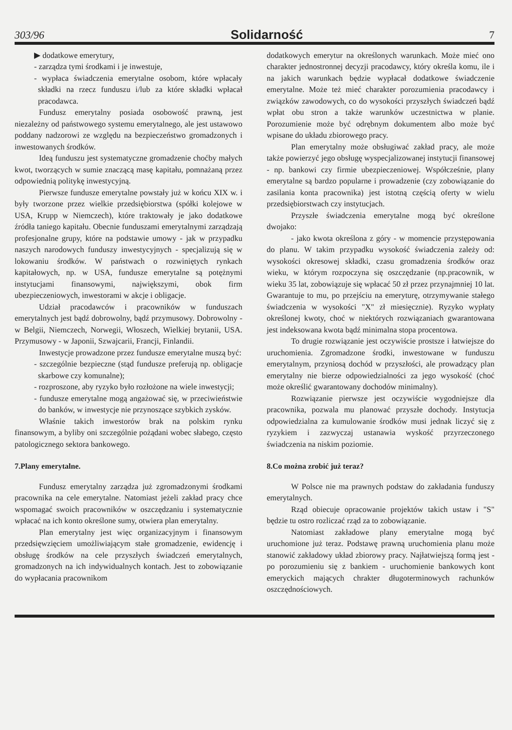303/96 Solidarność 7
▶ dodatkowe emerytury,
- zarządza tymi środkami i je inwestuje,
- wypłaca świadczenia emerytalne osobom, które wpłacały składki na rzecz funduszu i/lub za które składki wpłacał pracodawca.
Fundusz emerytalny posiada osobowość prawną, jest niezależny od państwowego systemu emerytalnego, ale jest ustawowo poddany nadzorowi ze względu na bezpieczeństwo gromadzonych i inwestowanych środków.
Ideą funduszu jest systematyczne gromadzenie choćby małych kwot, tworzących w sumie znaczącą masę kapitału, pomnażaną przez odpowiednią politykę inwestycyjną.
Pierwsze fundusze emerytalne powstały już w końcu XIX w. i były tworzone przez wielkie przedsiębiorstwa (spółki kolejowe w USA, Krupp w Niemczech), które traktowały je jako dodatkowe źródła taniego kapitału. Obecnie funduszami emerytalnymi zarządzają profesjonalne grupy, które na podstawie umowy - jak w przypadku naszych narodowych funduszy inwestycyjnych - specjalizują się w lokowaniu środków. W państwach o rozwiniętych rynkach kapitałowych, np. w USA, fundusze emerytalne są potężnymi instytucjami finansowymi, największymi, obok firm ubezpieczeniowych, inwestorami w akcje i obligacje.
Udział pracodawców i pracowników w funduszach emerytalnych jest bądź dobrowolny, bądź przymusowy. Dobrowolny - w Belgii, Niemczech, Norwegii, Włoszech, Wielkiej brytanii, USA. Przymusowy - w Japonii, Szwajcarii, Francji, Finlandii.
Inwestycje prowadzone przez fundusze emerytalne muszą być:
- szczególnie bezpieczne (stąd fundusze preferują np. obligacje skarbowe czy komunalne);
- rozproszone, aby ryzyko było rozłożone na wiele inwestycji;
- fundusze emerytalne mogą angażować się, w przeciwieństwie do banków, w inwestycje nie przynoszące szybkich zysków.
Właśnie takich inwestorów brak na polskim rynku finansowym, a byliby oni szczególnie pożądani wobec słabego, często patologicznego sektora bankowego.
7.Plany emerytalne.
Fundusz emerytalny zarządza już zgromadzonymi środkami pracownika na cele emerytalne. Natomiast jeżeli zakład pracy chce wspomagać swoich pracowników w oszczędzaniu i systematycznie wpłacać na ich konto określone sumy, otwiera plan emerytalny.
Plan emerytalny jest więc organizacyjnym i finansowym przedsięwzięciem umożliwiającym stałe gromadzenie, ewidencję i obsługę środków na cele przyszłych świadczeń emerytalnych, gromadzonych na ich indywidualnych kontach. Jest to zobowiązanie do wypłacania pracownikom
dodatkowych emerytur na określonych warunkach. Może mieć ono charakter jednostronnej decyzji pracodawcy, który określa komu, ile i na jakich warunkach będzie wypłacał dodatkowe świadczenie emerytalne. Może też mieć charakter porozumienia pracodawcy i związków zawodowych, co do wysokości przyszłych świadczeń bądź wpłat obu stron a także warunków uczestnictwa w planie. Porozumienie może być odrębnym dokumentem albo może być wpisane do układu zbiorowego pracy.
Plan emerytalny może obsługiwać zakład pracy, ale może także powierzyć jego obsługę wyspecjalizowanej instytucji finansowej - np. bankowi czy firmie ubezpieczeniowej. Współcześnie, plany emerytalne są bardzo popularne i prowadzenie (czy zobowiązanie do zasilania konta pracownika) jest istotną częścią oferty w wielu przedsiębiorstwach czy instytucjach.
Przyszłe świadczenia emerytalne mogą być określone dwojako:
- jako kwota określona z góry - w momencie przystępowania do planu. W takim przypadku wysokość świadczenia zależy od: wysokości okresowej składki, czasu gromadzenia środków oraz wieku, w którym rozpoczyna się oszczędzanie (np.pracownik, w wieku 35 lat, zobowiązuje się wpłacać 50 zł przez przynajmniej 10 lat. Gwarantuje to mu, po przejściu na emeryturę, otrzymywanie stałego świadczenia w wysokości "X" zł miesięcznie). Ryzyko wypłaty określonej kwoty, choć w niektórych rozwiązaniach gwarantowana jest indeksowana kwota bądź minimalna stopa procentowa.
To drugie rozwiązanie jest oczywiście prostsze i łatwiejsze do uruchomienia. Zgromadzone środki, inwestowane w funduszu emerytalnym, przyniosą dochód w przyszłości, ale prowadzący plan emerytalny nie bierze odpowiedzialności za jego wysokość (choć może określić gwarantowany dochodów minimalny).
Rozwiązanie pierwsze jest oczywiście wygodniejsze dla pracownika, pozwala mu planować przyszłe dochody. Instytucja odpowiedzialna za kumulowanie środków musi jednak liczyć się z ryzykiem i zazwyczaj ustanawia wyskość przyrzeczonego świadczenia na niskim poziomie.
8.Co można zrobić już teraz?
W Polsce nie ma prawnych podstaw do zakładania funduszy emerytalnych.
Rząd obiecuje opracowanie projektów takich ustaw i "S" będzie tu ostro rozliczać rząd za to zobowiązanie.
Natomiast zakładowe plany emerytalne mogą być uruchomione już teraz. Podstawę prawną uruchomienia planu może stanowić zakładowy układ zbiorowy pracy. Najłatwiejszą formą jest - po porozumieniu się z bankiem - uruchomienie bankowych kont emeryckich mających chrakter długoterminowych rachunków oszczędnościowych.